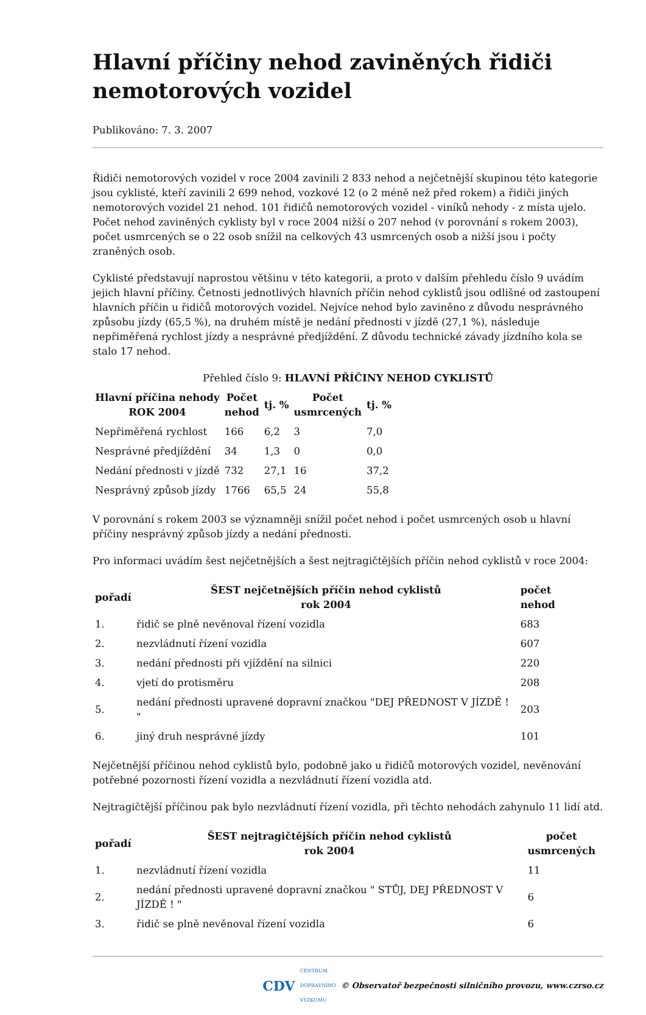Hlavní příčiny nehod zaviněných řidiči nemotorových vozidel
Publikováno: 7. 3. 2007
Řidiči nemotorových vozidel v roce 2004 zavinili 2 833 nehod a nejčetnější skupinou této kategorie jsou cyklisté, kteří zavinili 2 699 nehod, vozkové 12 (o 2 méně než před rokem) a řidiči jiných nemotorových vozidel 21 nehod. 101 řidičů nemotorových vozidel - viníků nehody - z místa ujelo. Počet nehod zaviněných cyklisty byl v roce 2004 nižší o 207 nehod (v porovnání s rokem 2003), počet usmrcených se o 22 osob snížil na celkových 43 usmrcených osob a nižší jsou i počty zraněných osob.
Cyklisté představují naprostou většinu v této kategorii, a proto v dalším přehledu číslo 9 uvádím jejich hlavní příčiny. Četnosti jednotlivých hlavních příčin nehod cyklistů jsou odlišné od zastoupení hlavních příčin u řidičů motorových vozidel. Nejvíce nehod bylo zaviněno z důvodu nesprávného způsobu jízdy (65,5 %), na druhém místě je nedání přednosti v jízdě (27,1 %), následuje nepřiměřená rychlost jízdy a nesprávné předjíždění. Z důvodu technické závady jízdního kola se stalo 17 nehod.
Přehled číslo 9: HLAVNÍ PŘÍČINY NEHOD CYKLISTŮ
| Hlavní příčina nehody ROK 2004 | Počet nehod | tj. % | Počet usmrcených | tj. % |
| --- | --- | --- | --- | --- |
| Nepřiměřená rychlost | 166 | 6,2 | 3 | 7,0 |
| Nesprávné předjíždění | 34 | 1,3 | 0 | 0,0 |
| Nedání přednosti v jízdě | 732 | 27,1 | 16 | 37,2 |
| Nesprávný způsob jízdy | 1766 | 65,5 | 24 | 55,8 |
V porovnání s rokem 2003 se významněji snížil počet nehod i počet usmrcených osob u hlavní příčiny nesprávný způsob jízdy a nedání přednosti.
Pro informaci uvádím šest nejčetnějších a šest nejtragičtějších příčin nehod cyklistů v roce 2004:
| pořadí | ŠEST nejčetnějších příčin nehod cyklistů rok 2004 | počet nehod |
| --- | --- | --- |
| 1. | řidič se plně nevěnoval řízení vozidla | 683 |
| 2. | nezvládnutí řízení vozidla | 607 |
| 3. | nedání přednosti při vjíždění na silnici | 220 |
| 4. | vjetí do protisměru | 208 |
| 5. | nedání přednosti upravené dopravní značkou "DEJ PŘEDNOST V JÍZDĚ ! " | 203 |
| 6. | jiný druh nesprávné jízdy | 101 |
Nejčetnější příčinou nehod cyklistů bylo, podobně jako u řidičů motorových vozidel, nevěnování potřebné pozornosti řízení vozidla a nezvládnutí řízení vozidla atd.
Nejtragičtější příčinou pak bylo nezvládnutí řízení vozidla, při těchto nehodách zahynulo 11 lidí atd.
| pořadí | ŠEST nejtragičtějších příčin nehod cyklistů rok 2004 | počet usmrcených |
| --- | --- | --- |
| 1. | nezvládnutí řízení vozidla | 11 |
| 2. | nedání přednosti upravené dopravní značkou " STŮJ, DEJ PŘEDNOST V JÍZDĚ ! " | 6 |
| 3. | řidič se plně nevěnoval řízení vozidla | 6 |
CDV CENTRUM
DOPRAVNÍHO
VÝZKUMU © Observatoř bezpečnosti silničního provozu, www.czrso.cz